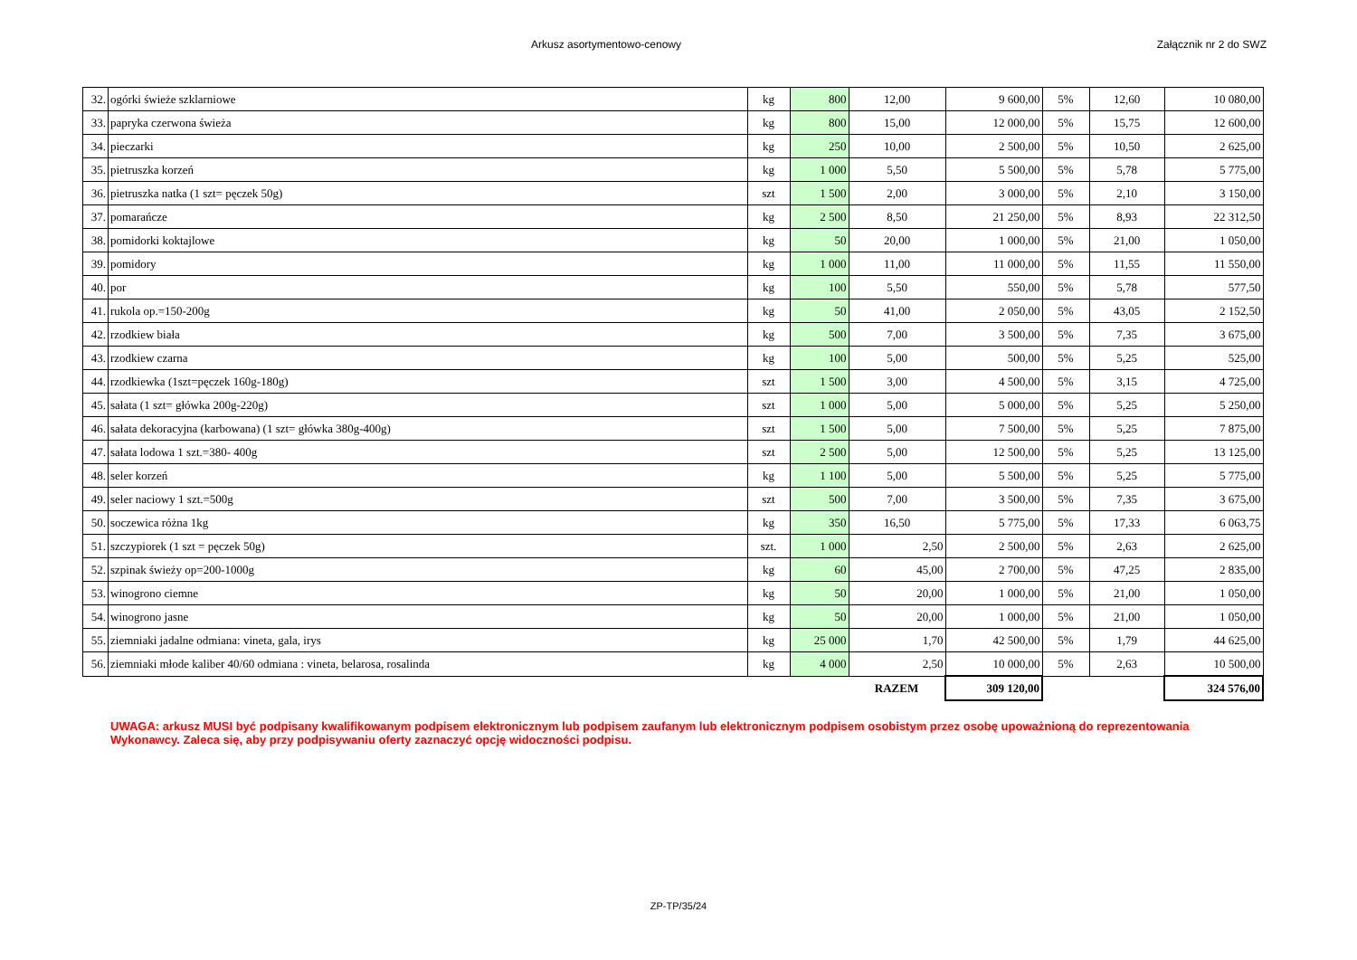Arkusz asortymentowo-cenowy Załącznik nr 2 do SWZ
| 32. | ogórki świeże szklarniowe | kg | 800 | 12,00 | 9 600,00 | 5% | 12,60 | 10 080,00 |
| 33. | papryka czerwona świeża | kg | 800 | 15,00 | 12 000,00 | 5% | 15,75 | 12 600,00 |
| 34. | pieczarki | kg | 250 | 10,00 | 2 500,00 | 5% | 10,50 | 2 625,00 |
| 35. | pietruszka korzeń | kg | 1 000 | 5,50 | 5 500,00 | 5% | 5,78 | 5 775,00 |
| 36. | pietruszka natka (1 szt= pęczek 50g) | szt | 1 500 | 2,00 | 3 000,00 | 5% | 2,10 | 3 150,00 |
| 37. | pomarańcze | kg | 2 500 | 8,50 | 21 250,00 | 5% | 8,93 | 22 312,50 |
| 38. | pomidorki koktajlowe | kg | 50 | 20,00 | 1 000,00 | 5% | 21,00 | 1 050,00 |
| 39. | pomidory | kg | 1 000 | 11,00 | 11 000,00 | 5% | 11,55 | 11 550,00 |
| 40. | por | kg | 100 | 5,50 | 550,00 | 5% | 5,78 | 577,50 |
| 41. | rukola op.=150-200g | kg | 50 | 41,00 | 2 050,00 | 5% | 43,05 | 2 152,50 |
| 42. | rzodkiew biała | kg | 500 | 7,00 | 3 500,00 | 5% | 7,35 | 3 675,00 |
| 43. | rzodkiew czarna | kg | 100 | 5,00 | 500,00 | 5% | 5,25 | 525,00 |
| 44. | rzodkiewka (1szt=pęczek 160g-180g) | szt | 1 500 | 3,00 | 4 500,00 | 5% | 3,15 | 4 725,00 |
| 45. | sałata (1 szt= główka 200g-220g) | szt | 1 000 | 5,00 | 5 000,00 | 5% | 5,25 | 5 250,00 |
| 46. | sałata dekoracyjna (karbowana) (1 szt= główka 380g-400g) | szt | 1 500 | 5,00 | 7 500,00 | 5% | 5,25 | 7 875,00 |
| 47. | sałata lodowa 1 szt.=380- 400g | szt | 2 500 | 5,00 | 12 500,00 | 5% | 5,25 | 13 125,00 |
| 48. | seler korzeń | kg | 1 100 | 5,00 | 5 500,00 | 5% | 5,25 | 5 775,00 |
| 49. | seler naciowy 1 szt.=500g | szt | 500 | 7,00 | 3 500,00 | 5% | 7,35 | 3 675,00 |
| 50. | soczewica różna 1kg | kg | 350 | 16,50 | 5 775,00 | 5% | 17,33 | 6 063,75 |
| 51. | szczypiorek (1 szt = pęczek 50g) | szt. | 1 000 | 2,50 | 2 500,00 | 5% | 2,63 | 2 625,00 |
| 52. | szpinak świeży op=200-1000g | kg | 60 | 45,00 | 2 700,00 | 5% | 47,25 | 2 835,00 |
| 53. | winogrono ciemne | kg | 50 | 20,00 | 1 000,00 | 5% | 21,00 | 1 050,00 |
| 54. | winogrono jasne | kg | 50 | 20,00 | 1 000,00 | 5% | 21,00 | 1 050,00 |
| 55. | ziemniaki jadalne odmiana: vineta, gala, irys | kg | 25 000 | 1,70 | 42 500,00 | 5% | 1,79 | 44 625,00 |
| 56. | ziemniaki młode kaliber 40/60 odmiana : vineta, belarosa, rosalinda | kg | 4 000 | 2,50 | 10 000,00 | 5% | 2,63 | 10 500,00 |
| | | | | RAZEM | 309 120,00 | | | 324 576,00 |
UWAGA: arkusz MUSI być podpisany kwalifikowanym podpisem elektronicznym lub podpisem zaufanym lub elektronicznym podpisem osobistym przez osobę upoważnioną do reprezentowania Wykonawcy. Zaleca się, aby przy podpisywaniu oferty zaznaczyć opcję widoczności podpisu.
ZP-TP/35/24